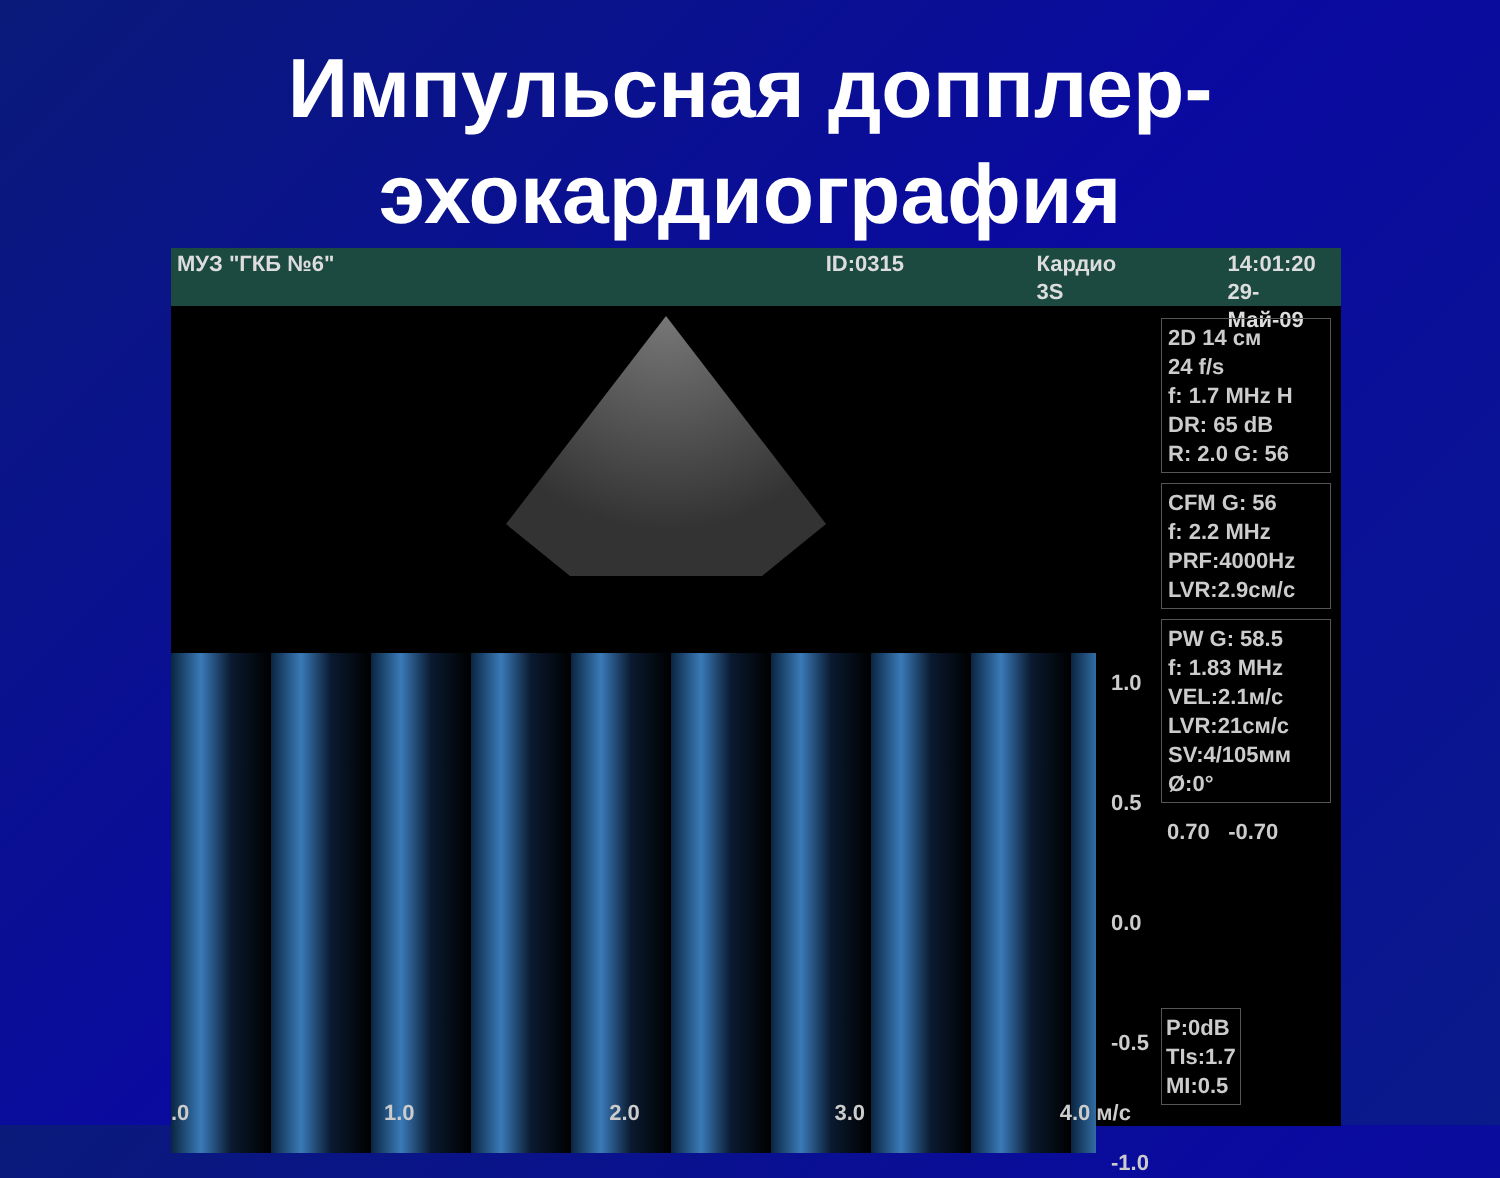Импульсная доппле­р-
эхокардиография
МУЗ "ГКБ №6" ID:0315 Кардио
3S
14:01:20
29-Май-09
1.0
0.5
0.0
-0.5
-1.0
2D 14 см
24 f/s
f: 1.7 MHz H
DR: 65 dB
R: 2.0 G: 56
CFM G: 56
f: 2.2 MHz
PRF:4000Hz
LVR:2.9см/с
PW G: 58.5
f: 1.83 MHz
VEL:2.1м/с
LVR:21см/с
SV:4/105мм
Ø:0°
0.70 -0.70
P:0dB
TIs:1.7
MI:0.5
.0 1.0 2.0 3.0 4.0 м/с